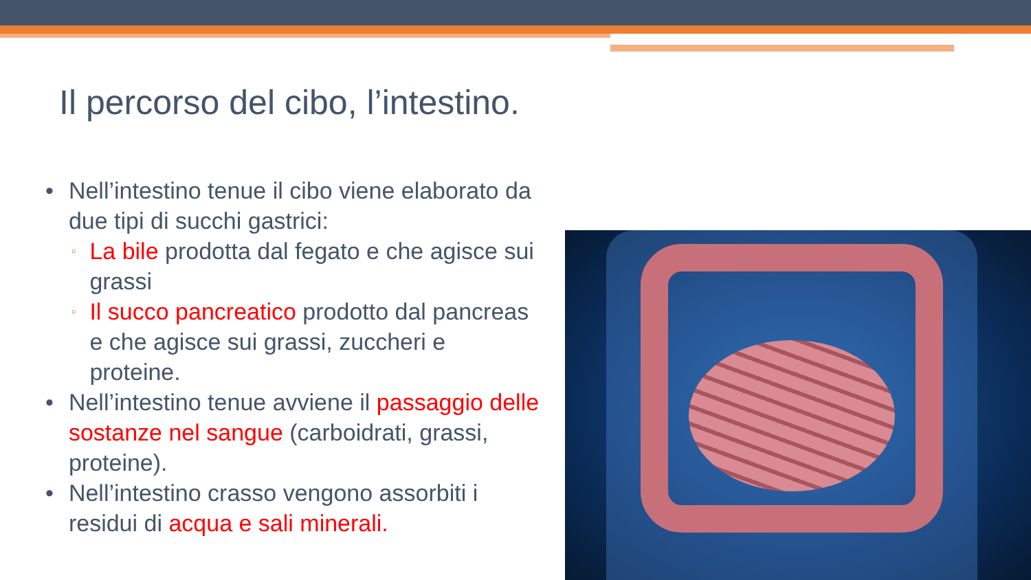Il percorso del cibo, l’intestino.
• Nell’intestino tenue il cibo viene elaborato da due tipi di succhi gastrici:
▫ La bile prodotta dal fegato e che agisce sui grassi
▫ Il succo pancreatico prodotto dal pancreas e che agisce sui grassi, zuccheri e proteine.
• Nell’intestino tenue avviene il passaggio delle sostanze nel sangue (carboidrati, grassi, proteine).
• Nell’intestino crasso vengono assorbiti i residui di acqua e sali minerali.